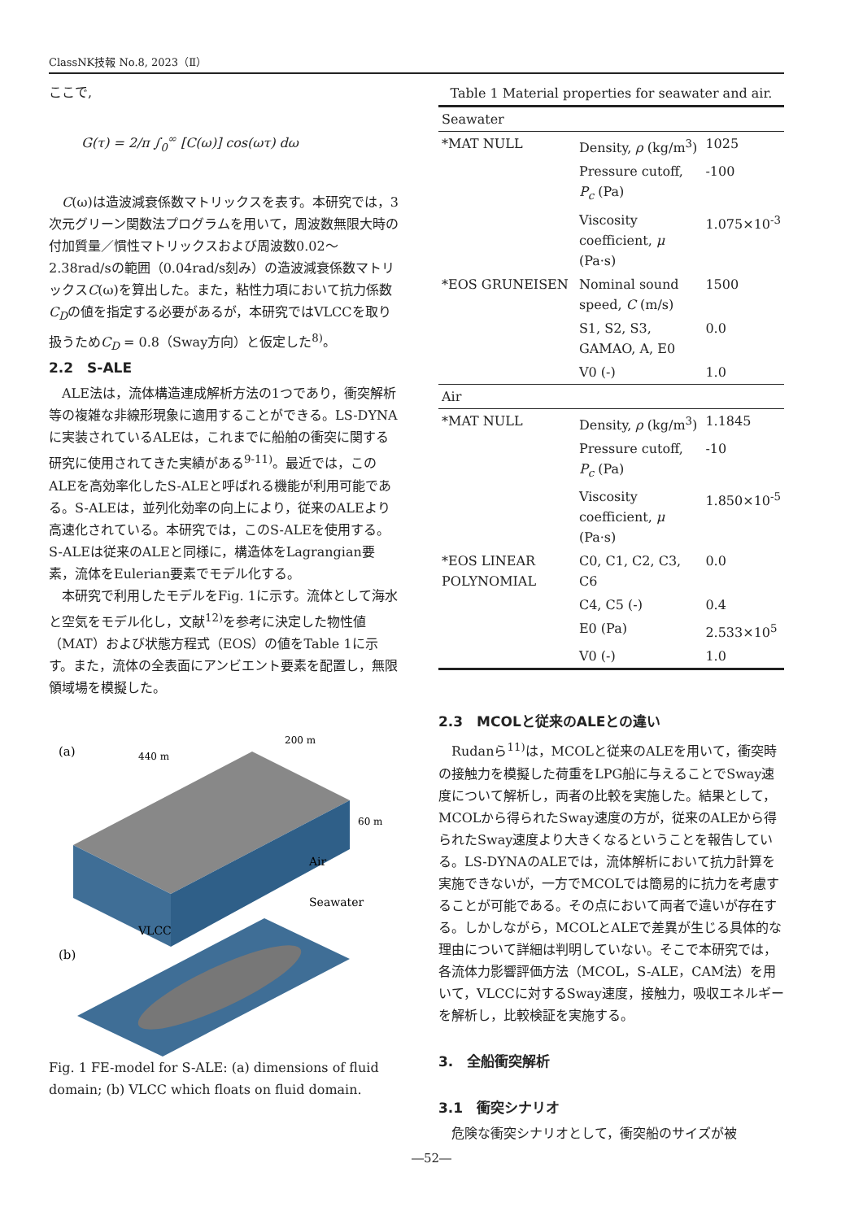ClassNK技報 No.8, 2023（Ⅱ）
ここで,
G(τ) = 2/π ∫<sub>0</sub><sup>∞</sup> [C(ω)] cos(ωτ) dω
C(ω)は造波減衰係数マトリックスを表す。本研究では，3次元グリーン関数法プログラムを用いて，周波数無限大時の付加質量／慣性マトリックスおよび周波数0.02～2.38rad/sの範囲（0.04rad/s刻み）の造波減衰係数マトリックスC(ω)を算出した。また，粘性力項において抗力係数C<sub>D</sub>の値を指定する必要があるが，本研究ではVLCCを取り扱うためC<sub>D</sub> = 0.8（Sway方向）と仮定した<sup>8)</sup>。
2.2　S-ALE
ALE法は，流体構造連成解析方法の1つであり，衝突解析等の複雑な非線形現象に適用することができる。LS-DYNAに実装されているALEは，これまでに船舶の衝突に関する研究に使用されてきた実績がある<sup>9-11)</sup>。最近では，このALEを高効率化したS-ALEと呼ばれる機能が利用可能である。S-ALEは，並列化効率の向上により，従来のALEより高速化されている。本研究では，このS-ALEを使用する。S-ALEは従来のALEと同様に，構造体をLagrangian要素，流体をEulerian要素でモデル化する。
本研究で利用したモデルをFig. 1に示す。流体として海水と空気をモデル化し，文献<sup>12)</sup>を参考に決定した物性値（MAT）および状態方程式（EOS）の値をTable 1に示す。また，流体の全表面にアンビエント要素を配置し，無限領域場を模擬した。
(a)
440 m
200 m
60 m
Air
Seawater
(b)
VLCC
Fig. 1 FE-model for S-ALE: (a) dimensions of fluid domain; (b) VLCC which floats on fluid domain.
| Table 1 Material properties for seawater and air. | | |
| Seawater | | |
| *MAT NULL | Density, ρ (kg/m<sup>3</sup>) | 1025 |
| | Pressure cutoff, P<sub>c</sub> (Pa) | -100 |
| | Viscosity coefficient, μ (Pa·s) | 1.075×10<sup>-3</sup> |
| *EOS GRUNEISEN | Nominal sound speed, C (m/s) | 1500 |
| | S1, S2, S3, GAMAO, A, E0 | 0.0 |
| | V0 (-) | 1.0 |
| Air | | |
| *MAT NULL | Density, ρ (kg/m<sup>3</sup>) | 1.1845 |
| | Pressure cutoff, P<sub>c</sub> (Pa) | -10 |
| | Viscosity coefficient, μ (Pa·s) | 1.850×10<sup>-5</sup> |
| *EOS LINEAR POLYNOMIAL | C0, C1, C2, C3, C6 | 0.0 |
| | C4, C5 (-) | 0.4 |
| | E0 (Pa) | 2.533×10<sup>5</sup> |
| | V0 (-) | 1.0 |
2.3　MCOLと従来のALEとの違い
Rudanら<sup>11)</sup>は，MCOLと従来のALEを用いて，衝突時の接触力を模擬した荷重をLPG船に与えることでSway速度について解析し，両者の比較を実施した。結果として，MCOLから得られたSway速度の方が，従来のALEから得られたSway速度より大きくなるということを報告している。LS-DYNAのALEでは，流体解析において抗力計算を実施できないが，一方でMCOLでは簡易的に抗力を考慮することが可能である。その点において両者で違いが存在する。しかしながら，MCOLとALEで差異が生じる具体的な理由について詳細は判明していない。そこで本研究では，各流体力影響評価方法（MCOL，S-ALE，CAM法）を用いて，VLCCに対するSway速度，接触力，吸収エネルギーを解析し，比較検証を実施する。
3.　全船衝突解析
3.1　衝突シナリオ
危険な衝突シナリオとして，衝突船のサイズが被
―52―